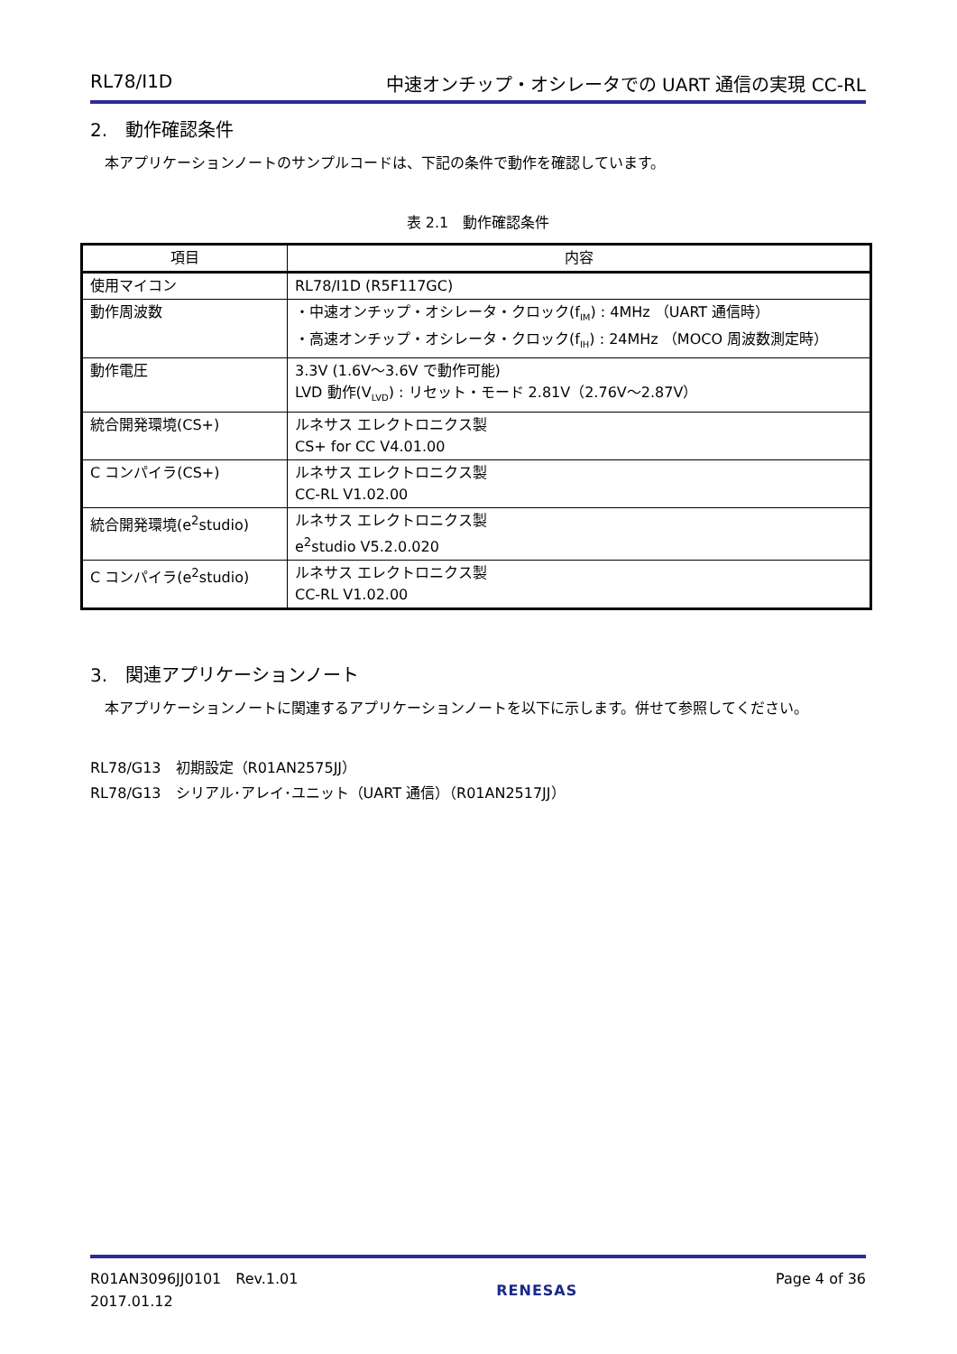RL78/I1D 中速オンチップ・オシレータでの UART 通信の実現 CC-RL
2.　動作確認条件
本アプリケーションノートのサンプルコードは、下記の条件で動作を確認しています。
表 2.1　動作確認条件
| 項目 | 内容 |
| --- | --- |
| 使用マイコン | RL78/I1D (R5F117GC) |
| 動作周波数 | ・中速オンチップ・オシレータ・クロック(f<sub>IM</sub>) : 4MHz （UART 通信時） ・高速オンチップ・オシレータ・クロック(f<sub>IH</sub>) : 24MHz （MOCO 周波数測定時） |
| 動作電圧 | 3.3V (1.6V～3.6V で動作可能) LVD 動作(V<sub>LVD</sub>) : リセット・モード 2.81V（2.76V～2.87V） |
| 統合開発環境(CS+) | ルネサス エレクトロニクス製 CS+ for CC V4.01.00 |
| C コンパイラ(CS+) | ルネサス エレクトロニクス製 CC-RL V1.02.00 |
| 統合開発環境(e<sup>2</sup>studio) | ルネサス エレクトロニクス製 e<sup>2</sup>studio V5.2.0.020 |
| C コンパイラ(e<sup>2</sup>studio) | ルネサス エレクトロニクス製 CC-RL V1.02.00 |
3.　関連アプリケーションノート
本アプリケーションノートに関連するアプリケーションノートを以下に示します。併せて参照してください。
RL78/G13　初期設定（R01AN2575JJ）
RL78/G13　シリアル･アレイ･ユニット（UART 通信）（R01AN2517JJ）
R01AN3096JJ0101　Rev.1.01
2017.01.12 RENESAS Page 4 of 36